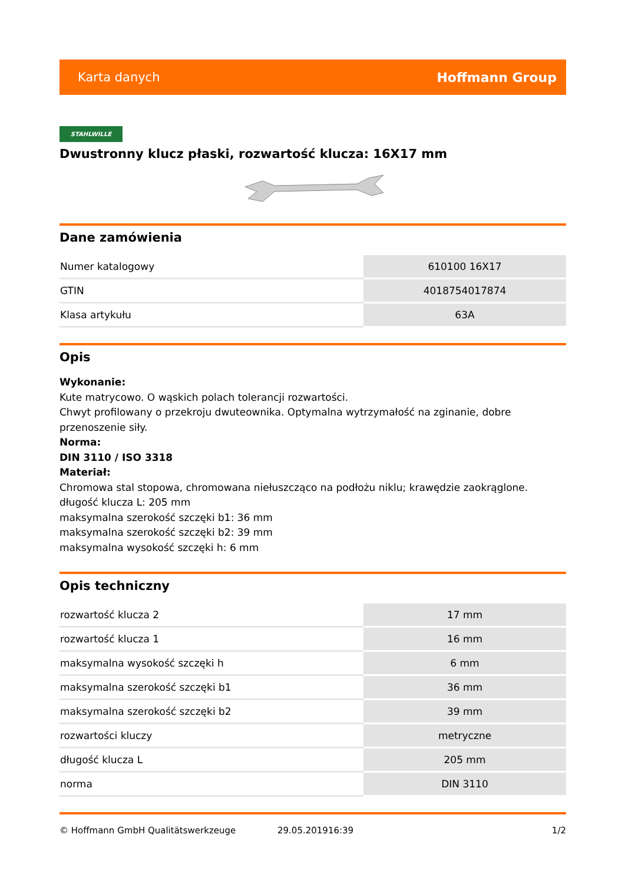Karta danych Hoffmann Group
STAHLWILLE
Dwustronny klucz płaski, rozwartość klucza: 16X17 mm
Dane zamówienia
| Numer katalogowy | 610100 16X17 |
| GTIN | 4018754017874 |
| Klasa artykułu | 63A |
Opis
Wykonanie:
Kute matrycowo. O wąskich polach tolerancji rozwartości.
Chwyt profilowany o przekroju dwuteownika. Optymalna wytrzymałość na zginanie, dobre przenoszenie siły.
Norma:
DIN 3110 / ISO 3318
Materiał:
Chromowa stal stopowa, chromowana niełuszcząco na podłożu niklu; krawędzie zaokrąglone.
długość klucza L: 205 mm
maksymalna szerokość szczęki b1: 36 mm
maksymalna szerokość szczęki b2: 39 mm
maksymalna wysokość szczęki h: 6 mm
Opis techniczny
| rozwartość klucza 2 | 17 mm |
| rozwartość klucza 1 | 16 mm |
| maksymalna wysokość szczęki h | 6 mm |
| maksymalna szerokość szczęki b1 | 36 mm |
| maksymalna szerokość szczęki b2 | 39 mm |
| rozwartości kluczy | metryczne |
| długość klucza L | 205 mm |
| norma | DIN 3110 |
© Hoffmann GmbH Qualitätswerkzeuge 29.05.201916:39 1/2